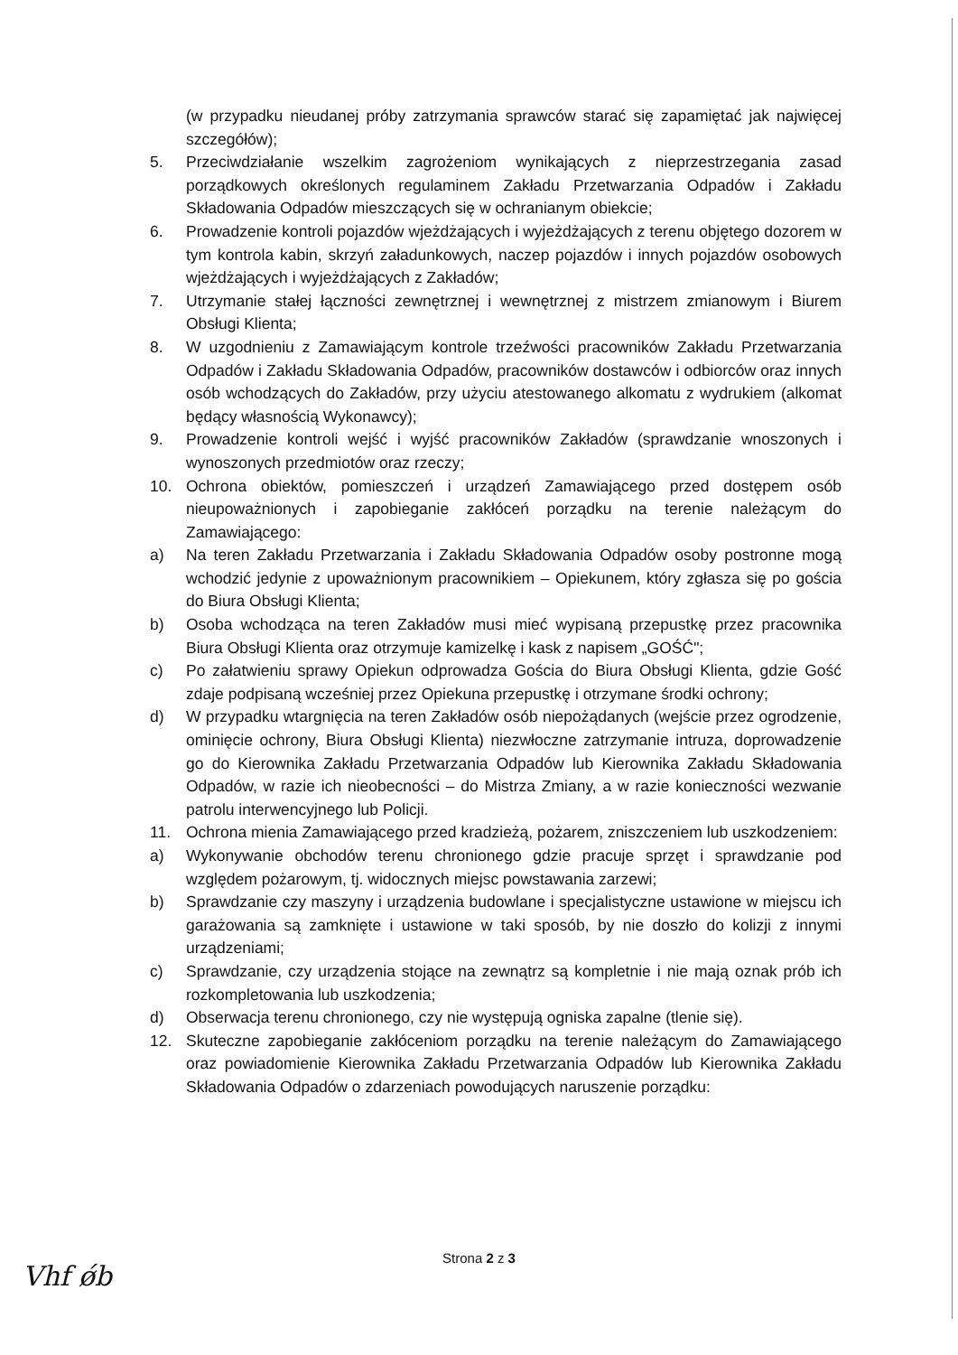(w przypadku nieudanej próby zatrzymania sprawców starać się zapamiętać jak najwięcej szczegółów);
5. Przeciwdziałanie wszelkim zagrożeniom wynikających z nieprzestrzegania zasad porządkowych określonych regulaminem Zakładu Przetwarzania Odpadów i Zakładu Składowania Odpadów mieszczących się w ochranianym obiekcie;
6. Prowadzenie kontroli pojazdów wjeżdżających i wyjeżdżających z terenu objętego dozorem w tym kontrola kabin, skrzyń załadunkowych, naczep pojazdów i innych pojazdów osobowych wjeżdżających i wyjeżdżających z Zakładów;
7. Utrzymanie stałej łączności zewnętrznej i wewnętrznej z mistrzem zmianowym i Biurem Obsługi Klienta;
8. W uzgodnieniu z Zamawiającym kontrole trzeźwości pracowników Zakładu Przetwarzania Odpadów i Zakładu Składowania Odpadów, pracowników dostawców i odbiorców oraz innych osób wchodzących do Zakładów, przy użyciu atestowanego alkomatu z wydrukiem (alkomat będący własnością Wykonawcy);
9. Prowadzenie kontroli wejść i wyjść pracowników Zakładów (sprawdzanie wnoszonych i wynoszonych przedmiotów oraz rzeczy;
10. Ochrona obiektów, pomieszczeń i urządzeń Zamawiającego przed dostępem osób nieupoważnionych i zapobieganie zakłóceń porządku na terenie należącym do Zamawiającego:
a) Na teren Zakładu Przetwarzania i Zakładu Składowania Odpadów osoby postronne mogą wchodzić jedynie z upoważnionym pracownikiem – Opiekunem, który zgłasza się po gościa do Biura Obsługi Klienta;
b) Osoba wchodząca na teren Zakładów musi mieć wypisaną przepustkę przez pracownika Biura Obsługi Klienta oraz otrzymuje kamizelkę i kask z napisem „GOŚĆ";
c) Po załatwieniu sprawy Opiekun odprowadza Gościa do Biura Obsługi Klienta, gdzie Gość zdaje podpisaną wcześniej przez Opiekuna przepustkę i otrzymane środki ochrony;
d) W przypadku wtargnięcia na teren Zakładów osób niepożądanych (wejście przez ogrodzenie, ominięcie ochrony, Biura Obsługi Klienta) niezwłoczne zatrzymanie intruza, doprowadzenie go do Kierownika Zakładu Przetwarzania Odpadów lub Kierownika Zakładu Składowania Odpadów, w razie ich nieobecności – do Mistrza Zmiany, a w razie konieczności wezwanie patrolu interwencyjnego lub Policji.
11. Ochrona mienia Zamawiającego przed kradzieżą, pożarem, zniszczeniem lub uszkodzeniem:
a) Wykonywanie obchodów terenu chronionego gdzie pracuje sprzęt i sprawdzanie pod względem pożarowym, tj. widocznych miejsc powstawania zarzewi;
b) Sprawdzanie czy maszyny i urządzenia budowlane i specjalistyczne ustawione w miejscu ich garażowania są zamknięte i ustawione w taki sposób, by nie doszło do kolizji z innymi urządzeniami;
c) Sprawdzanie, czy urządzenia stojące na zewnątrz są kompletnie i nie mają oznak prób ich rozkompletowania lub uszkodzenia;
d) Obserwacja terenu chronionego, czy nie występują ogniska zapalne (tlenie się).
12. Skuteczne zapobieganie zakłóceniom porządku na terenie należącym do Zamawiającego oraz powiadomienie Kierownika Zakładu Przetwarzania Odpadów lub Kierownika Zakładu Składowania Odpadów o zdarzeniach powodujących naruszenie porządku:
Strona 2 z 3
Vhf ǿb